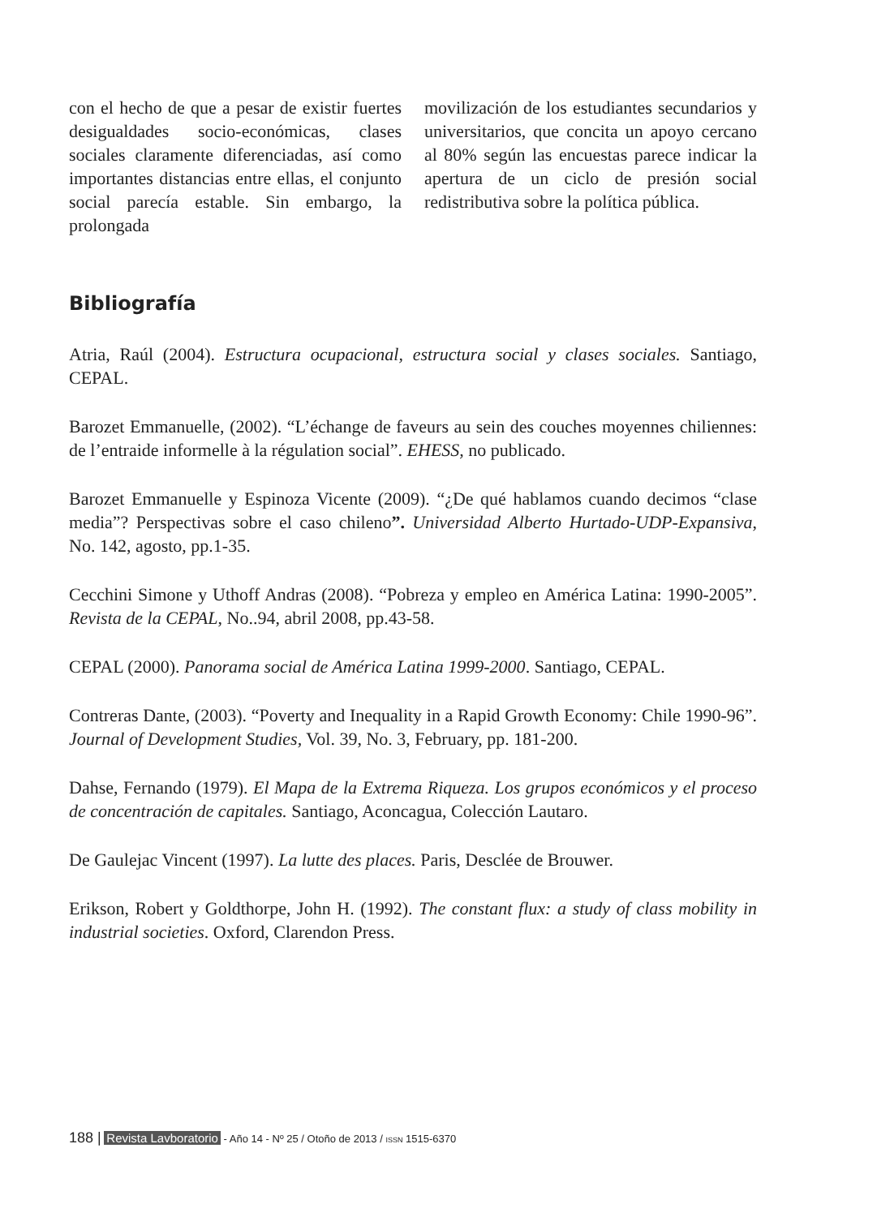con el hecho de que a pesar de existir fuertes desigualdades socio-económicas, clases sociales claramente diferenciadas, así como importantes distancias entre ellas, el conjunto social parecía estable. Sin embargo, la prolongada
movilización de los estudiantes secundarios y universitarios, que concita un apoyo cercano al 80% según las encuestas parece indicar la apertura de un ciclo de presión social redistributiva sobre la política pública.
Bibliografía
Atria, Raúl (2004). Estructura ocupacional, estructura social y clases sociales. Santiago, CEPAL.
Barozet Emmanuelle, (2002). “L’échange de faveurs au sein des couches moyennes chiliennes: de l’entraide informelle à la régulation social”. EHESS, no publicado.
Barozet Emmanuelle y Espinoza Vicente (2009). “¿De qué hablamos cuando decimos “clase media”? Perspectivas sobre el caso chileno”. Universidad Alberto Hurtado-UDP-Expansiva, No. 142, agosto, pp.1-35.
Cecchini Simone y Uthoff Andras (2008). “Pobreza y empleo en América Latina: 1990-2005”. Revista de la CEPAL, No..94, abril 2008, pp.43-58.
CEPAL (2000). Panorama social de América Latina 1999-2000. Santiago, CEPAL.
Contreras Dante, (2003). “Poverty and Inequality in a Rapid Growth Economy: Chile 1990-96”. Journal of Development Studies, Vol. 39, No. 3, February, pp. 181-200.
Dahse, Fernando (1979). El Mapa de la Extrema Riqueza. Los grupos económicos y el proceso de concentración de capitales. Santiago, Aconcagua, Colección Lautaro.
De Gaulejac Vincent (1997). La lutte des places. Paris, Desclée de Brouwer.
Erikson, Robert y Goldthorpe, John H. (1992). The constant flux: a study of class mobility in industrial societies. Oxford, Clarendon Press.
188 | Revista Lavboratorio - Año 14 - Nº 25 / Otoño de 2013 / ISSN 1515-6370